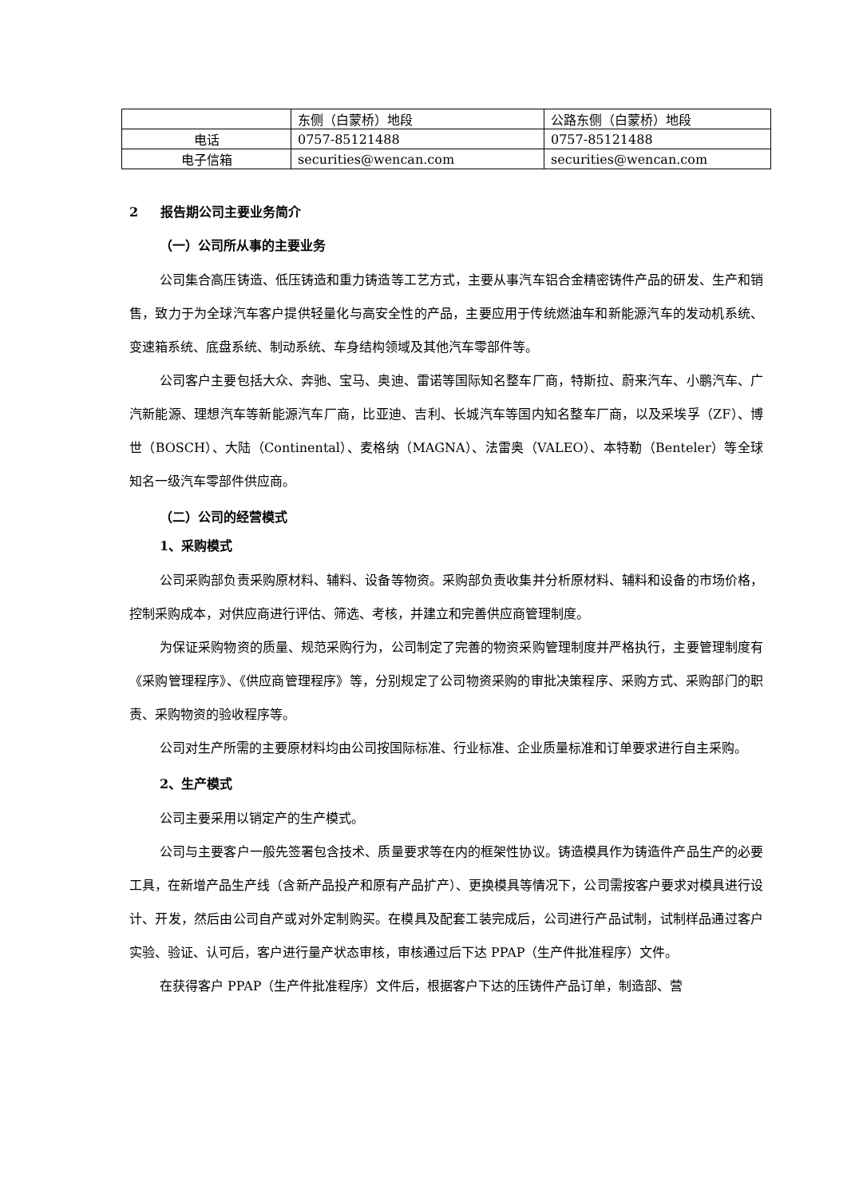| | 东侧（白蒙桥）地段 | 公路东侧（白蒙桥）地段 |
| 电话 | 0757-85121488 | 0757-85121488 |
| 电子信箱 | securities@wencan.com | securities@wencan.com |
2 报告期公司主要业务简介
（一）公司所从事的主要业务
公司集合高压铸造、低压铸造和重力铸造等工艺方式，主要从事汽车铝合金精密铸件产品的研发、生产和销售，致力于为全球汽车客户提供轻量化与高安全性的产品，主要应用于传统燃油车和新能源汽车的发动机系统、变速箱系统、底盘系统、制动系统、车身结构领域及其他汽车零部件等。
公司客户主要包括大众、奔驰、宝马、奥迪、雷诺等国际知名整车厂商，特斯拉、蔚来汽车、小鹏汽车、广汽新能源、理想汽车等新能源汽车厂商，比亚迪、吉利、长城汽车等国内知名整车厂商，以及采埃孚（ZF）、博世（BOSCH）、大陆（Continental）、麦格纳（MAGNA）、法雷奥（VALEO）、本特勒（Benteler）等全球知名一级汽车零部件供应商。
（二）公司的经营模式
1、采购模式
公司采购部负责采购原材料、辅料、设备等物资。采购部负责收集并分析原材料、辅料和设备的市场价格，控制采购成本，对供应商进行评估、筛选、考核，并建立和完善供应商管理制度。
为保证采购物资的质量、规范采购行为，公司制定了完善的物资采购管理制度并严格执行，主要管理制度有《采购管理程序》、《供应商管理程序》等，分别规定了公司物资采购的审批决策程序、采购方式、采购部门的职责、采购物资的验收程序等。
公司对生产所需的主要原材料均由公司按国际标准、行业标准、企业质量标准和订单要求进行自主采购。
2、生产模式
公司主要采用以销定产的生产模式。
公司与主要客户一般先签署包含技术、质量要求等在内的框架性协议。铸造模具作为铸造件产品生产的必要工具，在新增产品生产线（含新产品投产和原有产品扩产）、更换模具等情况下，公司需按客户要求对模具进行设计、开发，然后由公司自产或对外定制购买。在模具及配套工装完成后，公司进行产品试制，试制样品通过客户实验、验证、认可后，客户进行量产状态审核，审核通过后下达 PPAP（生产件批准程序）文件。
在获得客户 PPAP（生产件批准程序）文件后，根据客户下达的压铸件产品订单，制造部、营